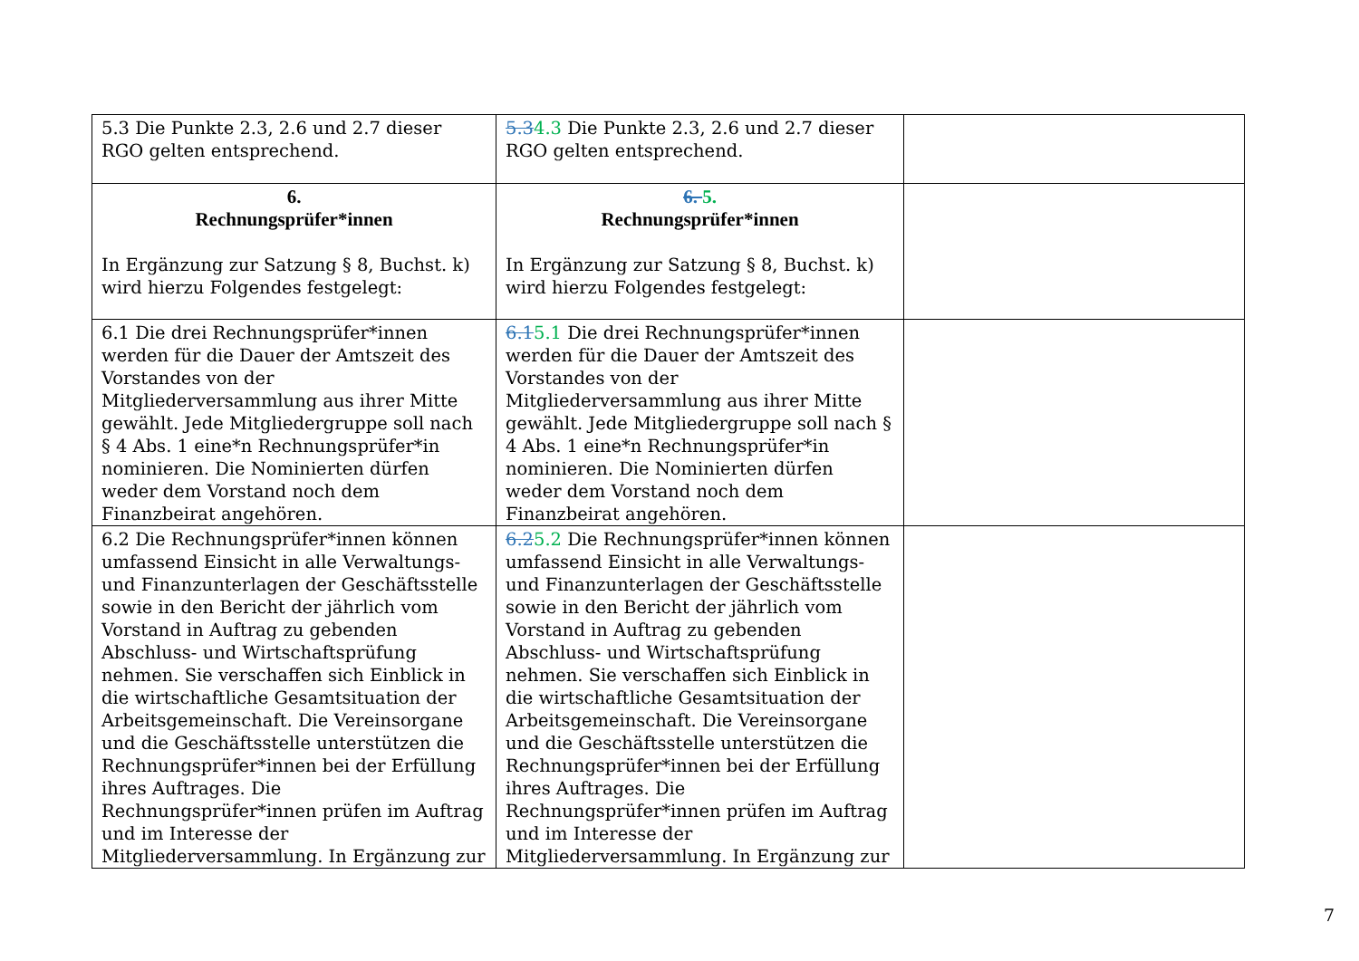| 5.3 Die Punkte 2.3, 2.6 und 2.7 dieser RGO gelten entsprechend. | 5.3 4.3 Die Punkte 2.3, 2.6 und 2.7 dieser RGO gelten entsprechend. | |
| 6. Rechnungsprüfer*innen In Ergänzung zur Satzung § 8, Buchst. k) wird hierzu Folgendes festgelegt: | 6. 5. Rechnungsprüfer*innen In Ergänzung zur Satzung § 8, Buchst. k) wird hierzu Folgendes festgelegt: | |
| 6.1 Die drei Rechnungsprüfer*innen werden für die Dauer der Amtszeit des Vorstandes von der Mitgliederversammlung aus ihrer Mitte gewählt. Jede Mitgliedergruppe soll nach § 4 Abs. 1 eine*n Rechnungsprüfer*in nominieren. Die Nominierten dürfen weder dem Vorstand noch dem Finanzbeirat angehören. | 6.1 5.1 Die drei Rechnungsprüfer*innen werden für die Dauer der Amtszeit des Vorstandes von der Mitgliederversammlung aus ihrer Mitte gewählt. Jede Mitgliedergruppe soll nach § 4 Abs. 1 eine*n Rechnungsprüfer*in nominieren. Die Nominierten dürfen weder dem Vorstand noch dem Finanzbeirat angehören. | |
| 6.2 Die Rechnungsprüfer*innen können umfassend Einsicht in alle Verwaltungs- und Finanzunterlagen der Geschäftsstelle sowie in den Bericht der jährlich vom Vorstand in Auftrag zu gebenden Abschluss- und Wirtschaftsprüfung nehmen. Sie verschaffen sich Einblick in die wirtschaftliche Gesamtsituation der Arbeitsgemeinschaft. Die Vereinsorgane und die Geschäftsstelle unterstützen die Rechnungsprüfer*innen bei der Erfüllung ihres Auftrages. Die Rechnungsprüfer*innen prüfen im Auftrag und im Interesse der Mitgliederversammlung. In Ergänzung zur | 6.2 5.2 Die Rechnungsprüfer*innen können umfassend Einsicht in alle Verwaltungs- und Finanzunterlagen der Geschäftsstelle sowie in den Bericht der jährlich vom Vorstand in Auftrag zu gebenden Abschluss- und Wirtschaftsprüfung nehmen. Sie verschaffen sich Einblick in die wirtschaftliche Gesamtsituation der Arbeitsgemeinschaft. Die Vereinsorgane und die Geschäftsstelle unterstützen die Rechnungsprüfer*innen bei der Erfüllung ihres Auftrages. Die Rechnungsprüfer*innen prüfen im Auftrag und im Interesse der Mitgliederversammlung. In Ergänzung zur | |
7